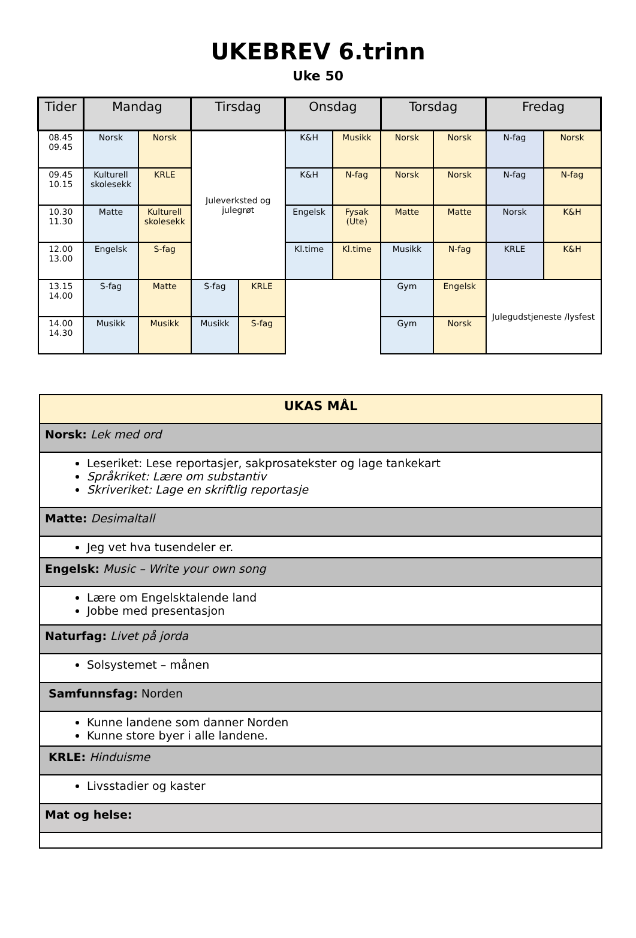UKEBREV 6.trinn
Uke 50
| Tider | Mandag | | Tirsdag | | Onsdag | | Torsdag | | Fredag | |
| --- | --- | --- | --- | --- | --- | --- | --- | --- | --- | --- |
| 08.45 09.45 | Norsk | Norsk | Juleverksted og julegrøt | | K&H | Musikk | Norsk | Norsk | N-fag | Norsk |
| 09.45 10.15 | Kulturell skolesekk | KRLE | | | K&H | N-fag | Norsk | Norsk | N-fag | N-fag |
| 10.30 11.30 | Matte | Kulturell skolesekk | | | Engelsk | Fysak (Ute) | Matte | Matte | Norsk | K&H |
| 12.00 13.00 | Engelsk | S-fag | | | Kl.time | Kl.time | Musikk | N-fag | KRLE | K&H |
| 13.15 14.00 | S-fag | Matte | S-fag | KRLE | | | Gym | Engelsk | Julegudstjeneste /lysfest | |
| 14.00 14.30 | Musikk | Musikk | Musikk | S-fag | | | Gym | Norsk | | |
| UKAS MÅL |
| Norsk: Lek med ord |
| Leseriket: Lese reportasjer, sakprosatekster og lage tankekart Språkriket: Lære om substantiv Skriveriket: Lage en skriftlig reportasje |
| Matte: Desimaltall |
| Jeg vet hva tusendeler er. |
| Engelsk: Music – Write your own song |
| Lære om Engelsktalende land Jobbe med presentasjon |
| Naturfag: Livet på jorda |
| Solsystemet – månen |
| Samfunnsfag: Norden |
| Kunne landene som danner Norden Kunne store byer i alle landene. |
| KRLE: Hinduisme |
| Livsstadier og kaster |
| Mat og helse: |